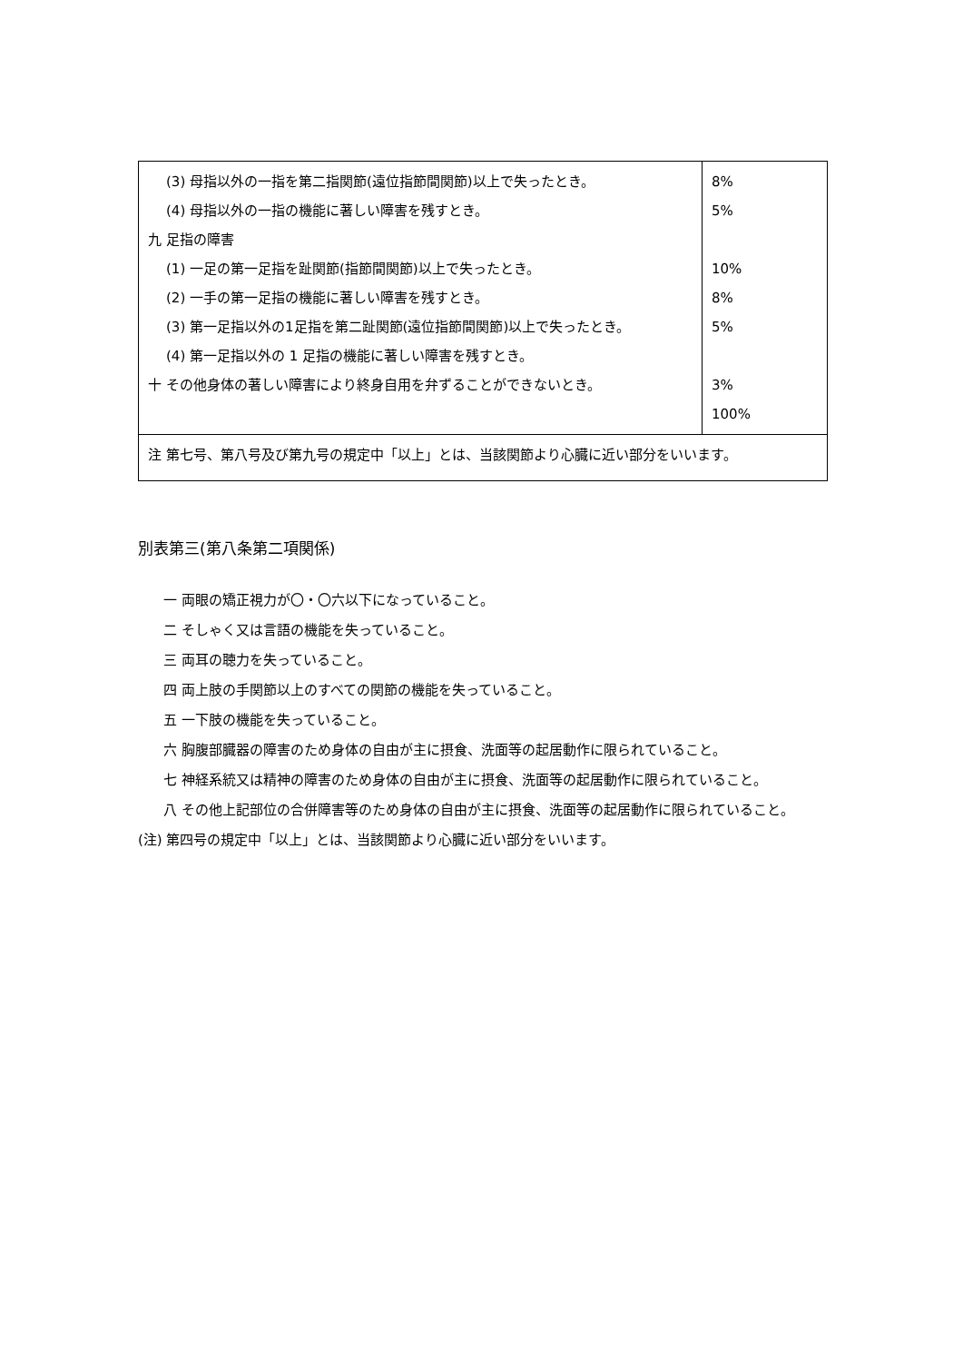| (3) 母指以外の一指を第二指関節(遠位指節間関節)以上で失ったとき。 (4) 母指以外の一指の機能に著しい障害を残すとき。 九 足指の障害 (1) 一足の第一足指を趾関節(指節間関節)以上で失ったとき。 (2) 一手の第一足指の機能に著しい障害を残すとき。 (3) 第一足指以外の1足指を第二趾関節(遠位指節間関節)以上で失ったとき。 (4) 第一足指以外の 1 足指の機能に著しい障害を残すとき。 十 その他身体の著しい障害により終身自用を弁ずることができないとき。 | 8% 5% 10% 8% 5% 3% 100% |
| 注 第七号、第八号及び第九号の規定中「以上」とは、当該関節より心臓に近い部分をいいます。 | |
別表第三(第八条第二項関係)
一 両眼の矯正視力が〇・〇六以下になっていること。
二 そしゃく又は言語の機能を失っていること。
三 両耳の聴力を失っていること。
四 両上肢の手関節以上のすべての関節の機能を失っていること。
五 一下肢の機能を失っていること。
六 胸腹部臓器の障害のため身体の自由が主に摂食、洗面等の起居動作に限られていること。
七 神経系統又は精神の障害のため身体の自由が主に摂食、洗面等の起居動作に限られていること。
八 その他上記部位の合併障害等のため身体の自由が主に摂食、洗面等の起居動作に限られていること。
(注) 第四号の規定中「以上」とは、当該関節より心臓に近い部分をいいます。